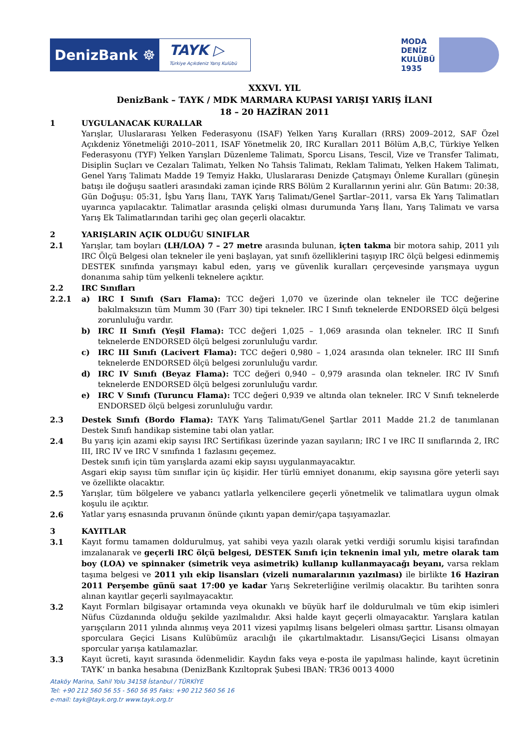DenizBank ☸
TAYK ▷
Türkiye Açıkdeniz Yarış Kulübü
MODA
DENİZ
KULÜBÜ
1935
XXXVI. YIL
DenizBank – TAYK / MDK MARMARA KUPASI YARIŞI YARIŞ İLANI
18 – 20 HAZİRAN 2011
1 UYGULANACAK KURALLAR
Yarışlar, Uluslararası Yelken Federasyonu (ISAF) Yelken Yarış Kuralları (RRS) 2009–2012, SAF Özel Açıkdeniz Yönetmeliği 2010–2011, ISAF Yönetmelik 20, IRC Kuralları 2011 Bölüm A,B,C, Türkiye Yelken Federasyonu (TYF) Yelken Yarışları Düzenleme Talimatı, Sporcu Lisans, Tescil, Vize ve Transfer Talimatı, Disiplin Suçları ve Cezaları Talimatı, Yelken No Tahsis Talimatı, Reklam Talimatı, Yelken Hakem Talimatı, Genel Yarış Talimatı Madde 19 Temyiz Hakkı, Uluslararası Denizde Çatışmayı Önleme Kuralları (güneşin batışı ile doğuşu saatleri arasındaki zaman içinde RRS Bölüm 2 Kurallarının yerini alır. Gün Batımı: 20:38, Gün Doğuşu: 05:31, İşbu Yarış İlanı, TAYK Yarış Talimatı/Genel Şartlar–2011, varsa Ek Yarış Talimatları uyarınca yapılacaktır. Talimatlar arasında çelişki olması durumunda Yarış İlanı, Yarış Talimatı ve varsa Yarış Ek Talimatlarından tarihi geç olan geçerli olacaktır.
2 YARIŞLARIN AÇIK OLDUĞU SINIFLAR
2.1 Yarışlar, tam boyları (LH/LOA) 7 – 27 metre arasında bulunan, içten takma bir motora sahip, 2011 yılı IRC Ölçü Belgesi olan tekneler ile yeni başlayan, yat sınıfı özelliklerini taşıyıp IRC ölçü belgesi edinmemiş DESTEK sınıfında yarışmayı kabul eden, yarış ve güvenlik kuralları çerçevesinde yarışmaya uygun donanıma sahip tüm yelkenli teknelere açıktır.
2.2 IRC Sınıfları
2.2.1 a) IRC I Sınıfı (Sarı Flama): TCC değeri 1,070 ve üzerinde olan tekneler ile TCC değerine bakılmaksızın tüm Mumm 30 (Farr 30) tipi tekneler. IRC I Sınıfı teknelerde ENDORSED ölçü belgesi zorunluluğu vardır.
b) IRC II Sınıfı (Yeşil Flama): TCC değeri 1,025 – 1,069 arasında olan tekneler. IRC II Sınıfı teknelerde ENDORSED ölçü belgesi zorunluluğu vardır.
c) IRC III Sınıfı (Lacivert Flama): TCC değeri 0,980 – 1,024 arasında olan tekneler. IRC III Sınıfı teknelerde ENDORSED ölçü belgesi zorunluluğu vardır.
d) IRC IV Sınıfı (Beyaz Flama): TCC değeri 0,940 – 0,979 arasında olan tekneler. IRC IV Sınıfı teknelerde ENDORSED ölçü belgesi zorunluluğu vardır.
e) IRC V Sınıfı (Turuncu Flama): TCC değeri 0,939 ve altında olan tekneler. IRC V Sınıfı teknelerde ENDORSED ölçü belgesi zorunluluğu vardır.
2.3 Destek Sınıfı (Bordo Flama): TAYK Yarış Talimatı/Genel Şartlar 2011 Madde 21.2 de tanımlanan Destek Sınıfı handikap sistemine tabi olan yatlar.
2.4 Bu yarış için azami ekip sayısı IRC Sertifikası üzerinde yazan sayıların; IRC I ve IRC II sınıflarında 2, IRC III, IRC IV ve IRC V sınıfında 1 fazlasını geçemez.
Destek sınıfı için tüm yarışlarda azami ekip sayısı uygulanmayacaktır.
Asgari ekip sayısı tüm sınıflar için üç kişidir. Her türlü emniyet donanımı, ekip sayısına göre yeterli sayı ve özellikte olacaktır.
2.5 Yarışlar, tüm bölgelere ve yabancı yatlarla yelkencilere geçerli yönetmelik ve talimatlara uygun olmak koşulu ile açıktır.
2.6 Yatlar yarış esnasında pruvanın önünde çıkıntı yapan demir/çapa taşıyamazlar.
3 KAYITLAR
3.1 Kayıt formu tamamen doldurulmuş, yat sahibi veya yazılı olarak yetki verdiği sorumlu kişisi tarafından imzalanarak ve geçerli IRC ölçü belgesi, DESTEK Sınıfı için teknenin imal yılı, metre olarak tam boy (LOA) ve spinnaker (simetrik veya asimetrik) kullanıp kullanmayacağı beyanı, varsa reklam taşıma belgesi ve 2011 yılı ekip lisansları (vizeli numaralarının yazılması) ile birlikte 16 Haziran 2011 Perşembe günü saat 17:00 ye kadar Yarış Sekreterliğine verilmiş olacaktır. Bu tarihten sonra alınan kayıtlar geçerli sayılmayacaktır.
3.2 Kayıt Formları bilgisayar ortamında veya okunaklı ve büyük harf ile doldurulmalı ve tüm ekip isimleri Nüfus Cüzdanında olduğu şekilde yazılmalıdır. Aksi halde kayıt geçerli olmayacaktır. Yarışlara katılan yarışçıların 2011 yılında alınmış veya 2011 vizesi yapılmış lisans belgeleri olması şarttır. Lisansı olmayan sporculara Geçici Lisans Kulübümüz aracılığı ile çıkartılmaktadır. Lisansı/Geçici Lisansı olmayan sporcular yarışa katılamazlar.
3.3 Kayıt ücreti, kayıt sırasında ödenmelidir. Kaydın faks veya e-posta ile yapılması halinde, kayıt ücretinin TAYK’ ın banka hesabına (DenizBank Kızıltoprak Şubesi IBAN: TR36 0013 4000
Ataköy Marina, Sahil Yolu 34158 İstanbul / TÜRKİYE
Tel: +90 212 560 56 55 - 560 56 95 Faks: +90 212 560 56 16
e-mail: tayk@tayk.org.tr www.tayk.org.tr